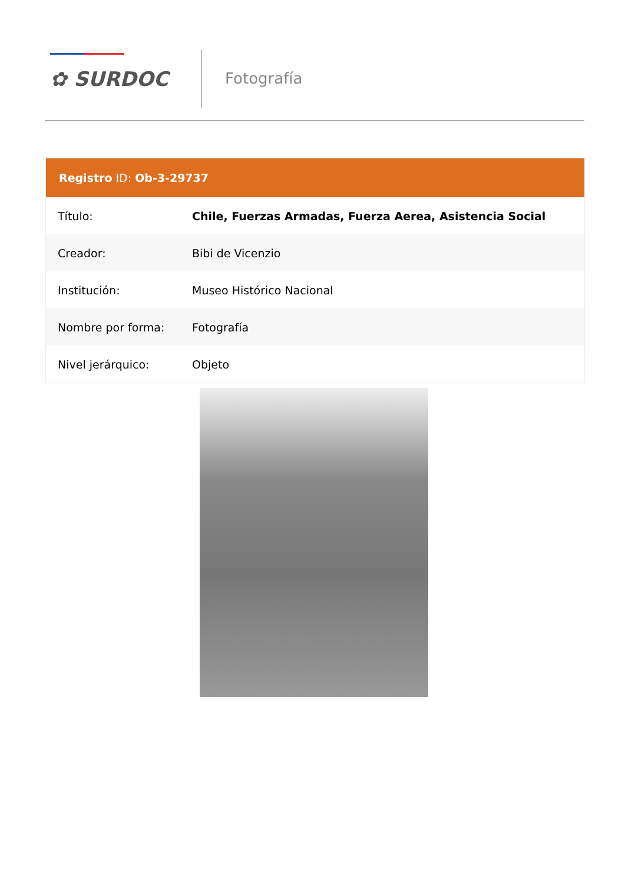✿ SURDOC Fotografía
Registro ID: Ob-3-29737
| Título: | Chile, Fuerzas Armadas, Fuerza Aerea, Asistencia Social |
| Creador: | Bibi de Vicenzio |
| Institución: | Museo Histórico Nacional |
| Nombre por forma: | Fotografía |
| Nivel jerárquico: | Objeto |